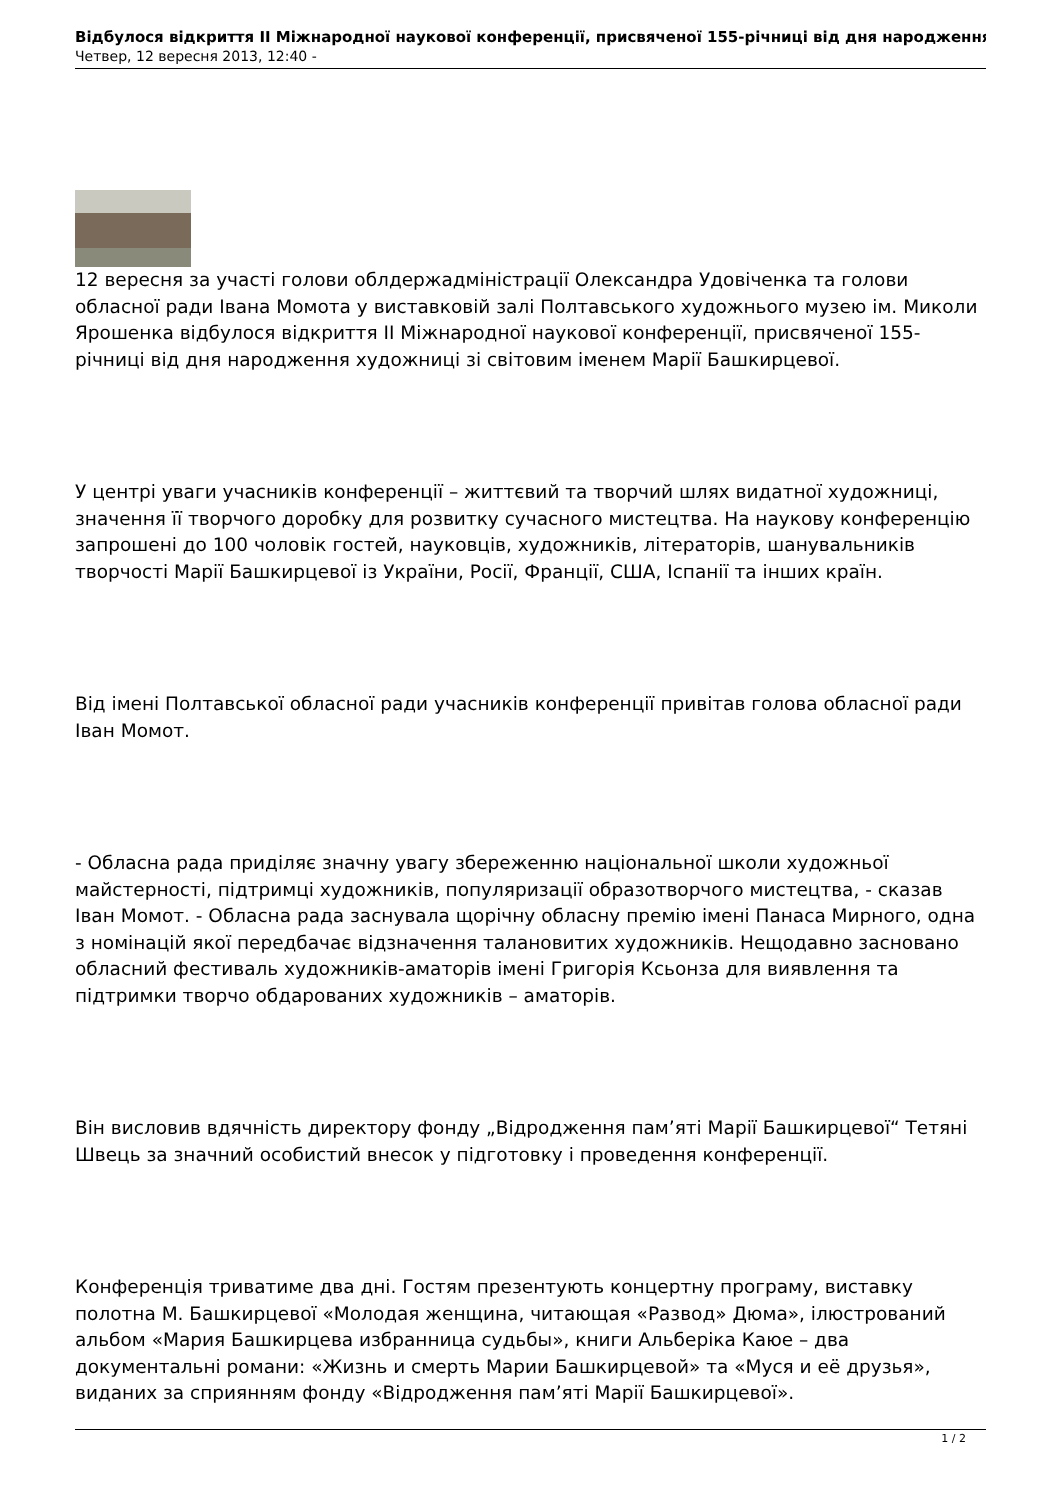Відбулося відкриття ІІ Міжнародної наукової конференції, присвяченої 155-річниці від дня народження
Четвер, 12 вересня 2013, 12:40 -
12 вересня за участі голови облдержадміністрації Олександра Удовіченка та голови обласної ради Івана Момота у виставковій залі Полтавського художнього музею ім. Миколи Ярошенка відбулося відкриття ІІ Міжнародної наукової конференції, присвяченої 155-річниці від дня народження художниці зі світовим іменем Марії Башкирцевої.
У центрі уваги учасників конференції – життєвий та творчий шлях видатної художниці, значення її творчого доробку для розвитку сучасного мистецтва. На наукову конференцію запрошені до 100 чоловік гостей, науковців, художників, літераторів, шанувальників творчості Марії Башкирцевої із України, Росії, Франції, США, Іспанії та інших країн.
Від імені Полтавської обласної ради учасників конференції привітав голова обласної ради Іван Момот.
- Обласна рада приділяє значну увагу збереженню національної школи художньої майстерності, підтримці художників, популяризації образотворчого мистецтва, - сказав Іван Момот. - Обласна рада заснувала щорічну обласну премію імені Панаса Мирного, одна з номінацій якої передбачає відзначення талановитих художників. Нещодавно засновано обласний фестиваль художників-аматорів імені Григорія Ксьонза для виявлення та підтримки творчо обдарованих художників – аматорів.
Він висловив вдячність директору фонду „Відродження пам’яті Марії Башкирцевої“ Тетяні Швець за значний особистий внесок у підготовку і проведення конференції.
Конференція триватиме два дні. Гостям презентують концертну програму, виставку полотна М. Башкирцевої «Молодая женщина, читающая «Развод» Дюма», ілюстрований альбом «Мария Башкирцева избранница судьбы», книги Альберіка Каюе – два документальні романи: «Жизнь и смерть Марии Башкирцевой» та «Муся и её друзья», виданих за сприянням фонду «Відродження пам’яті Марії Башкирцевої».
1 / 2